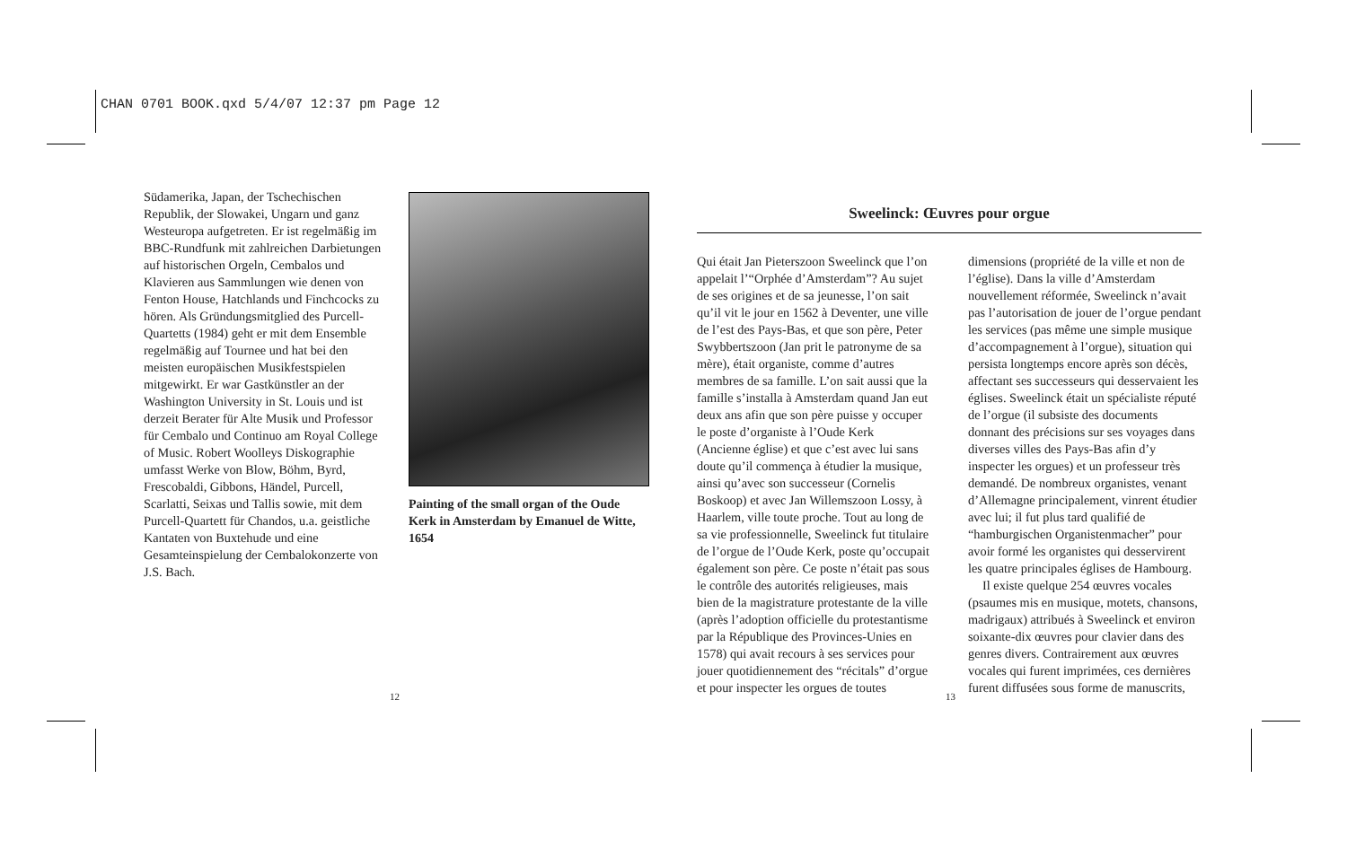CHAN 0701 BOOK.qxd 5/4/07 12:37 pm Page 12
Südamerika, Japan, der Tschechischen Republik, der Slowakei, Ungarn und ganz Westeuropa aufgetreten. Er ist regelmäßig im BBC-Rundfunk mit zahlreichen Darbietungen auf historischen Orgeln, Cembalos und Klavieren aus Sammlungen wie denen von Fenton House, Hatchlands und Finchcocks zu hören. Als Gründungsmitglied des Purcell-Quartetts (1984) geht er mit dem Ensemble regelmäßig auf Tournee und hat bei den meisten europäischen Musikfestspielen mitgewirkt. Er war Gastkünstler an der Washington University in St. Louis und ist derzeit Berater für Alte Musik und Professor für Cembalo und Continuo am Royal College of Music. Robert Woolleys Diskographie umfasst Werke von Blow, Böhm, Byrd, Frescobaldi, Gibbons, Händel, Purcell, Scarlatti, Seixas und Tallis sowie, mit dem Purcell-Quartett für Chandos, u.a. geistliche Kantaten von Buxtehude und eine Gesamteinspielung der Cembalokonzerte von J.S. Bach.
Painting of the small organ of the Oude Kerk in Amsterdam by Emanuel de Witte, 1654
Sweelinck: Œuvres pour orgue
Qui était Jan Pieterszoon Sweelinck que l’on appelait l’“Orphée d’Amsterdam”? Au sujet de ses origines et de sa jeunesse, l’on sait qu’il vit le jour en 1562 à Deventer, une ville de l’est des Pays-Bas, et que son père, Peter Swybbertszoon (Jan prit le patronyme de sa mère), était organiste, comme d’autres membres de sa famille. L’on sait aussi que la famille s’installa à Amsterdam quand Jan eut deux ans afin que son père puisse y occuper le poste d’organiste à l’Oude Kerk (Ancienne église) et que c’est avec lui sans doute qu’il commença à étudier la musique, ainsi qu’avec son successeur (Cornelis Boskoop) et avec Jan Willemszoon Lossy, à Haarlem, ville toute proche. Tout au long de sa vie professionnelle, Sweelinck fut titulaire de l’orgue de l’Oude Kerk, poste qu’occupait également son père. Ce poste n’était pas sous le contrôle des autorités religieuses, mais bien de la magistrature protestante de la ville (après l’adoption officielle du protestantisme par la République des Provinces-Unies en 1578) qui avait recours à ses services pour jouer quotidiennement des “récitals” d’orgue et pour inspecter les orgues de toutes
dimensions (propriété de la ville et non de l’église). Dans la ville d’Amsterdam nouvellement réformée, Sweelinck n’avait pas l’autorisation de jouer de l’orgue pendant les services (pas même une simple musique d’accompagnement à l’orgue), situation qui persista longtemps encore après son décès, affectant ses successeurs qui desservaient les églises. Sweelinck était un spécialiste réputé de l’orgue (il subsiste des documents donnant des précisions sur ses voyages dans diverses villes des Pays-Bas afin d’y inspecter les orgues) et un professeur très demandé. De nombreux organistes, venant d’Allemagne principalement, vinrent étudier avec lui; il fut plus tard qualifié de “hamburgischen Organistenmacher” pour avoir formé les organistes qui desservirent les quatre principales églises de Hambourg.
Il existe quelque 254 œuvres vocales (psaumes mis en musique, motets, chansons, madrigaux) attribués à Sweelinck et environ soixante-dix œuvres pour clavier dans des genres divers. Contrairement aux œuvres vocales qui furent imprimées, ces dernières furent diffusées sous forme de manuscrits,
12 13